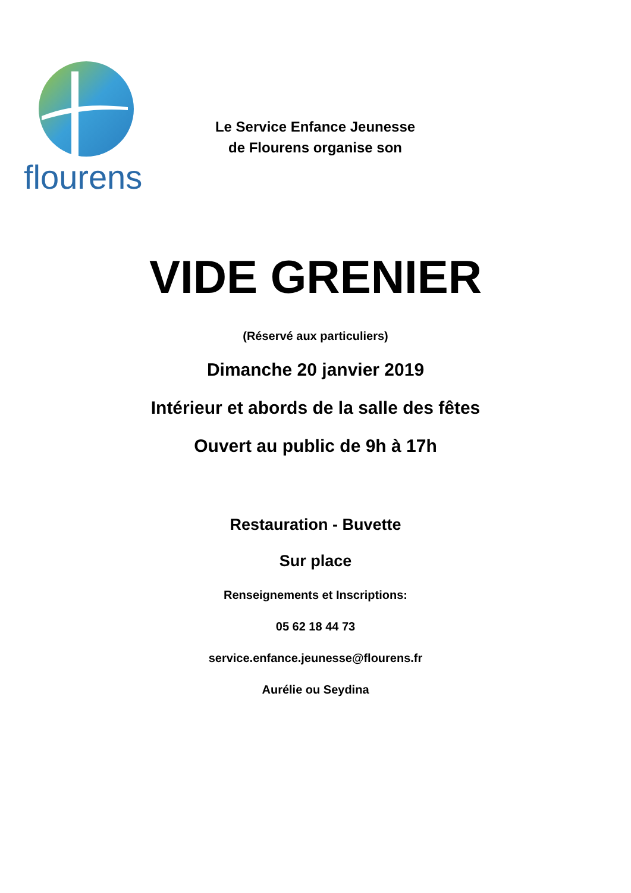flourens
Le Service Enfance Jeunesse
de Flourens organise son
VIDE GRENIER
(Réservé aux particuliers)
Dimanche 20 janvier 2019
Intérieur et abords de la salle des fêtes
Ouvert au public de 9h à 17h
Restauration - Buvette
Sur place
Renseignements et Inscriptions:
05 62 18 44 73
service.enfance.jeunesse@flourens.fr
Aurélie ou Seydina